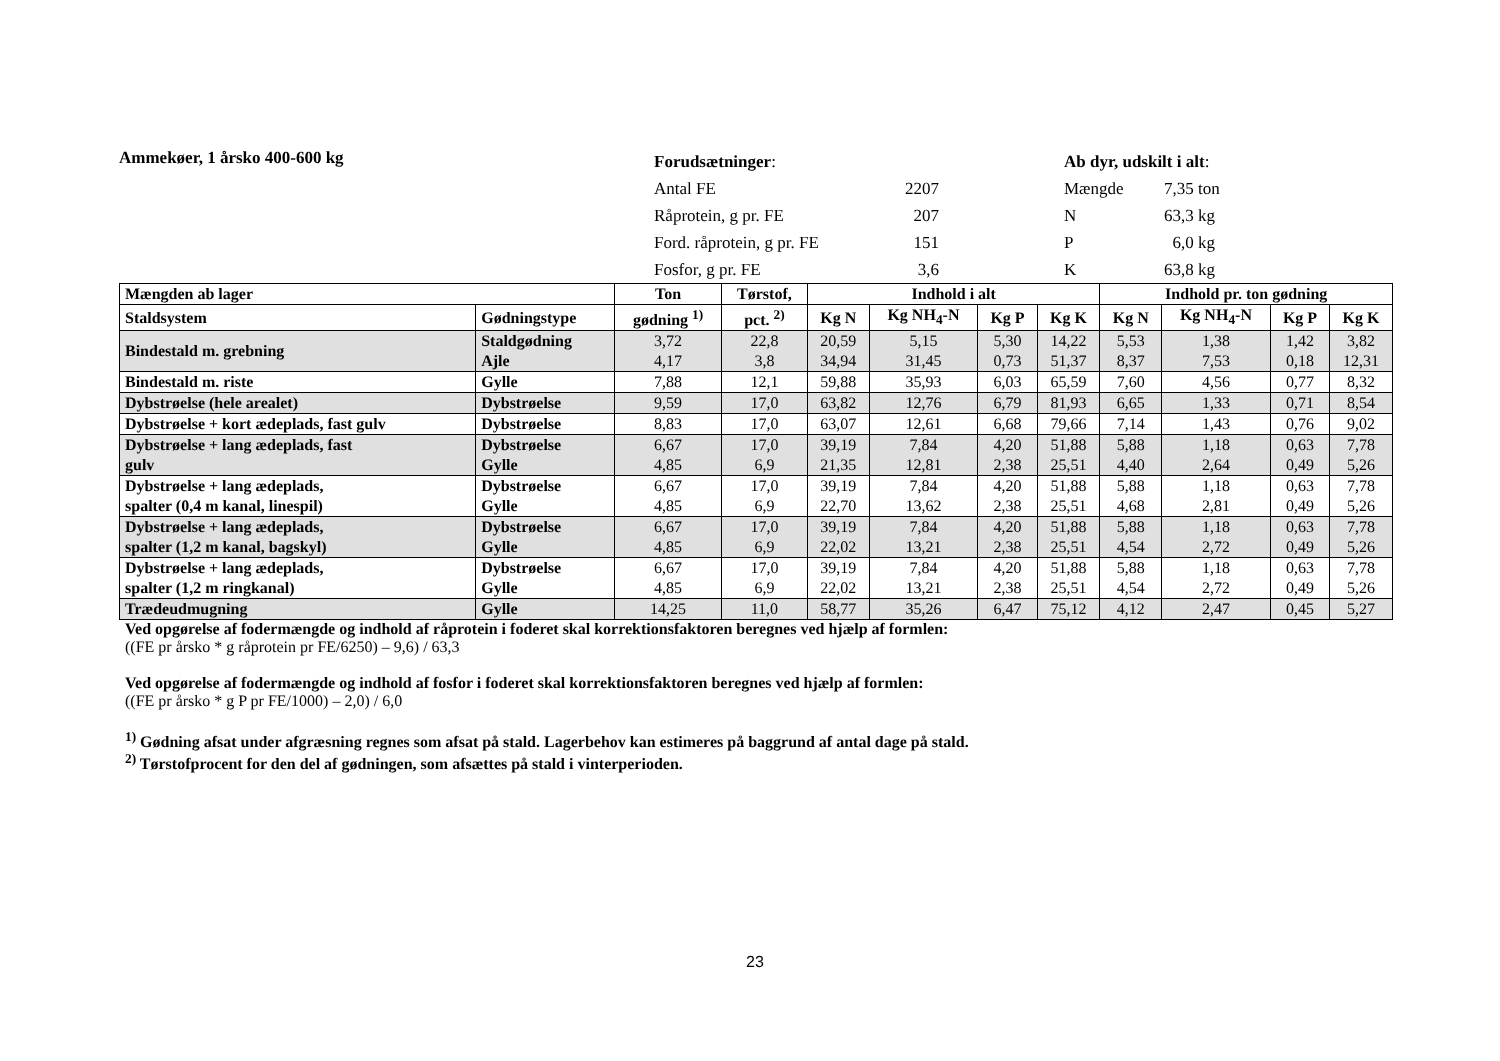Ammekøer, 1 årsko 400-600 kg
Forudsætninger:
Antal FE 2207
Råprotein, g pr. FE 207
Ford. råprotein, g pr. FE 151
Fosfor, g pr. FE 3,6
Ab dyr, udskilt i alt:
Mængde 7,35 ton
N 63,3 kg
P 6,0 kg
K 63,8 kg
| Mængden ab lager | | Ton | Tørstof, | Indhold i alt | | | | Indhold pr. ton gødning | | | |
| --- | --- | --- | --- | --- | --- | --- | --- | --- | --- | --- | --- |
| Staldsystem | Gødningstype | gødning <sup>1)</sup> | pct. <sup>2)</sup> | Kg N | Kg NH<sub>4</sub>-N | Kg P | Kg K | Kg N | Kg NH<sub>4</sub>-N | Kg P | Kg K |
| Bindestald m. grebning | Staldgødning Ajle | 3,72 4,17 | 22,8 3,8 | 20,59 34,94 | 5,15 31,45 | 5,30 0,73 | 14,22 51,37 | 5,53 8,37 | 1,38 7,53 | 1,42 0,18 | 3,82 12,31 |
| Bindestald m. riste | Gylle | 7,88 | 12,1 | 59,88 | 35,93 | 6,03 | 65,59 | 7,60 | 4,56 | 0,77 | 8,32 |
| Dybstrøelse (hele arealet) | Dybstrøelse | 9,59 | 17,0 | 63,82 | 12,76 | 6,79 | 81,93 | 6,65 | 1,33 | 0,71 | 8,54 |
| Dybstrøelse + kort ædeplads, fast gulv | Dybstrøelse | 8,83 | 17,0 | 63,07 | 12,61 | 6,68 | 79,66 | 7,14 | 1,43 | 0,76 | 9,02 |
| Dybstrøelse + lang ædeplads, fast gulv | Dybstrøelse Gylle | 6,67 4,85 | 17,0 6,9 | 39,19 21,35 | 7,84 12,81 | 4,20 2,38 | 51,88 25,51 | 5,88 4,40 | 1,18 2,64 | 0,63 0,49 | 7,78 5,26 |
| Dybstrøelse + lang ædeplads, spalter (0,4 m kanal, linespil) | Dybstrøelse Gylle | 6,67 4,85 | 17,0 6,9 | 39,19 22,70 | 7,84 13,62 | 4,20 2,38 | 51,88 25,51 | 5,88 4,68 | 1,18 2,81 | 0,63 0,49 | 7,78 5,26 |
| Dybstrøelse + lang ædeplads, spalter (1,2 m kanal, bagskyl) | Dybstrøelse Gylle | 6,67 4,85 | 17,0 6,9 | 39,19 22,02 | 7,84 13,21 | 4,20 2,38 | 51,88 25,51 | 5,88 4,54 | 1,18 2,72 | 0,63 0,49 | 7,78 5,26 |
| Dybstrøelse + lang ædeplads, spalter (1,2 m ringkanal) | Dybstrøelse Gylle | 6,67 4,85 | 17,0 6,9 | 39,19 22,02 | 7,84 13,21 | 4,20 2,38 | 51,88 25,51 | 5,88 4,54 | 1,18 2,72 | 0,63 0,49 | 7,78 5,26 |
| Trædeudmugning | Gylle | 14,25 | 11,0 | 58,77 | 35,26 | 6,47 | 75,12 | 4,12 | 2,47 | 0,45 | 5,27 |
Ved opgørelse af fodermængde og indhold af råprotein i foderet skal korrektionsfaktoren beregnes ved hjælp af formlen:
((FE pr årsko * g råprotein pr FE/6250) – 9,6) / 63,3
Ved opgørelse af fodermængde og indhold af fosfor i foderet skal korrektionsfaktoren beregnes ved hjælp af formlen:
((FE pr årsko * g P pr FE/1000) – 2,0) / 6,0
<sup>1)</sup> Gødning afsat under afgræsning regnes som afsat på stald. Lagerbehov kan estimeres på baggrund af antal dage på stald.
<sup>2)</sup> Tørstofprocent for den del af gødningen, som afsættes på stald i vinterperioden.
23